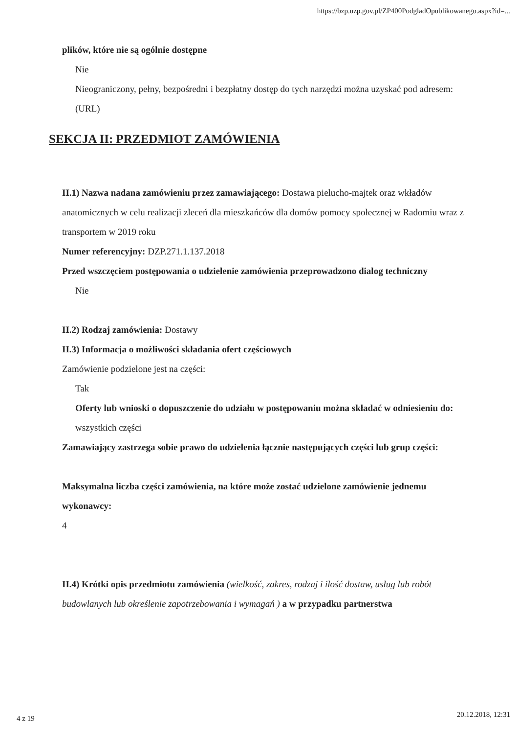https://bzp.uzp.gov.pl/ZP400PodgladOpublikowanego.aspx?id=...
plików, które nie są ogólnie dostępne
Nie
Nieograniczony, pełny, bezpośredni i bezpłatny dostęp do tych narzędzi można uzyskać pod adresem: (URL)
SEKCJA II: PRZEDMIOT ZAMÓWIENIA
II.1) Nazwa nadana zamówieniu przez zamawiającego: Dostawa pielucho-majtek oraz wkładów anatomicznych w celu realizacji zleceń dla mieszkańców dla domów pomocy społecznej w Radomiu wraz z transportem w 2019 roku
Numer referencyjny: DZP.271.1.137.2018
Przed wszczęciem postępowania o udzielenie zamówienia przeprowadzono dialog techniczny
Nie
II.2) Rodzaj zamówienia: Dostawy
II.3) Informacja o możliwości składania ofert częściowych
Zamówienie podzielone jest na części:
Tak
Oferty lub wnioski o dopuszczenie do udziału w postępowaniu można składać w odniesieniu do:
wszystkich części
Zamawiający zastrzega sobie prawo do udzielenia łącznie następujących części lub grup części:
Maksymalna liczba części zamówienia, na które może zostać udzielone zamówienie jednemu wykonawcy:
4
II.4) Krótki opis przedmiotu zamówienia (wielkość, zakres, rodzaj i ilość dostaw, usług lub robót budowlanych lub określenie zapotrzebowania i wymagań ) a w przypadku partnerstwa
4 z 19 20.12.2018, 12:31